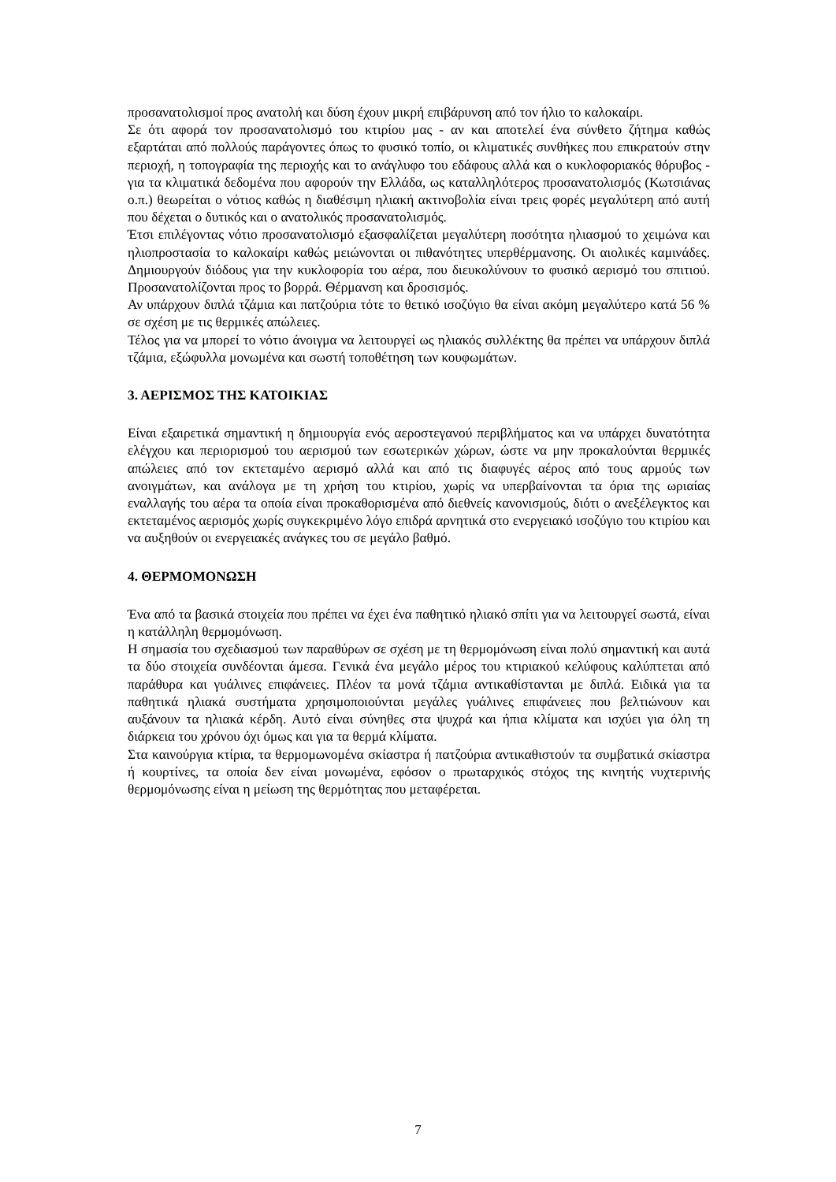προσανατολισμοί προς ανατολή και δύση έχουν μικρή επιβάρυνση από τον ήλιο το καλοκαίρι.
Σε ότι αφορά τον προσανατολισμό του κτιρίου μας - αν και αποτελεί ένα σύνθετο ζήτημα καθώς εξαρτάται από πολλούς παράγοντες όπως το φυσικό τοπίο, οι κλιματικές συνθήκες που επικρατούν στην περιοχή, η τοπογραφία της περιοχής και το ανάγλυφο του εδάφους αλλά και ο κυκλοφοριακός θόρυβος - για τα κλιματικά δεδομένα που αφορούν την Ελλάδα, ως καταλληλότερος προσανατολισμός (Κωτσιάνας ο.π.) θεωρείται ο νότιος καθώς η διαθέσιμη ηλιακή ακτινοβολία είναι τρεις φορές μεγαλύτερη από αυτή που δέχεται ο δυτικός και ο ανατολικός προσανατολισμός.
Έτσι επιλέγοντας νότιο προσανατολισμό εξασφαλίζεται μεγαλύτερη ποσότητα ηλιασμού το χειμώνα και ηλιοπροστασία το καλοκαίρι καθώς μειώνονται οι πιθανότητες υπερθέρμανσης. Οι αιολικές καμινάδες. Δημιουργούν διόδους για την κυκλοφορία του αέρα, που διευκολύνουν το φυσικό αερισμό του σπιτιού. Προσανατολίζονται προς το βορρά. Θέρμανση και δροσισμός.
Αν υπάρχουν διπλά τζάμια και πατζούρια τότε το θετικό ισοζύγιο θα είναι ακόμη μεγαλύτερο κατά 56 % σε σχέση με τις θερμικές απώλειες.
Τέλος για να μπορεί το νότιο άνοιγμα να λειτουργεί ως ηλιακός συλλέκτης θα πρέπει να υπάρχουν διπλά τζάμια, εξώφυλλα μονωμένα και σωστή τοποθέτηση των κουφωμάτων.
3. ΑΕΡΙΣΜΟΣ ΤΗΣ ΚΑΤΟΙΚΙΑΣ
Είναι εξαιρετικά σημαντική η δημιουργία ενός αεροστεγανού περιβλήματος και να υπάρχει δυνατότητα ελέγχου και περιορισμού του αερισμού των εσωτερικών χώρων, ώστε να μην προκαλούνται θερμικές απώλειες από τον εκτεταμένο αερισμό αλλά και από τις διαφυγές αέρος από τους αρμούς των ανοιγμάτων, και ανάλογα με τη χρήση του κτιρίου, χωρίς να υπερβαίνονται τα όρια της ωριαίας εναλλαγής του αέρα τα οποία είναι προκαθορισμένα από διεθνείς κανονισμούς, διότι ο ανεξέλεγκτος και εκτεταμένος αερισμός χωρίς συγκεκριμένο λόγο επιδρά αρνητικά στο ενεργειακό ισοζύγιο του κτιρίου και να αυξηθούν οι ενεργειακές ανάγκες του σε μεγάλο βαθμό.
4. ΘΕΡΜΟΜΟΝΩΣΗ
Ένα από τα βασικά στοιχεία που πρέπει να έχει ένα παθητικό ηλιακό σπίτι για να λειτουργεί σωστά, είναι η κατάλληλη θερμομόνωση.
Η σημασία του σχεδιασμού των παραθύρων σε σχέση με τη θερμομόνωση είναι πολύ σημαντική και αυτά τα δύο στοιχεία συνδέονται άμεσα. Γενικά ένα μεγάλο μέρος του κτιριακού κελύφους καλύπτεται από παράθυρα και γυάλινες επιφάνειες. Πλέον τα μονά τζάμια αντικαθίστανται με διπλά. Ειδικά για τα παθητικά ηλιακά συστήματα χρησιμοποιούνται μεγάλες γυάλινες επιφάνειες που βελτιώνουν και αυξάνουν τα ηλιακά κέρδη. Αυτό είναι σύνηθες στα ψυχρά και ήπια κλίματα και ισχύει για όλη τη διάρκεια του χρόνου όχι όμως και για τα θερμά κλίματα.
Στα καινούργια κτίρια, τα θερμομωνομένα σκίαστρα ή πατζούρια αντικαθιστούν τα συμβατικά σκίαστρα ή κουρτίνες, τα οποία δεν είναι μονωμένα, εφόσον ο πρωταρχικός στόχος της κινητής νυχτερινής θερμομόνωσης είναι η μείωση της θερμότητας που μεταφέρεται.
7